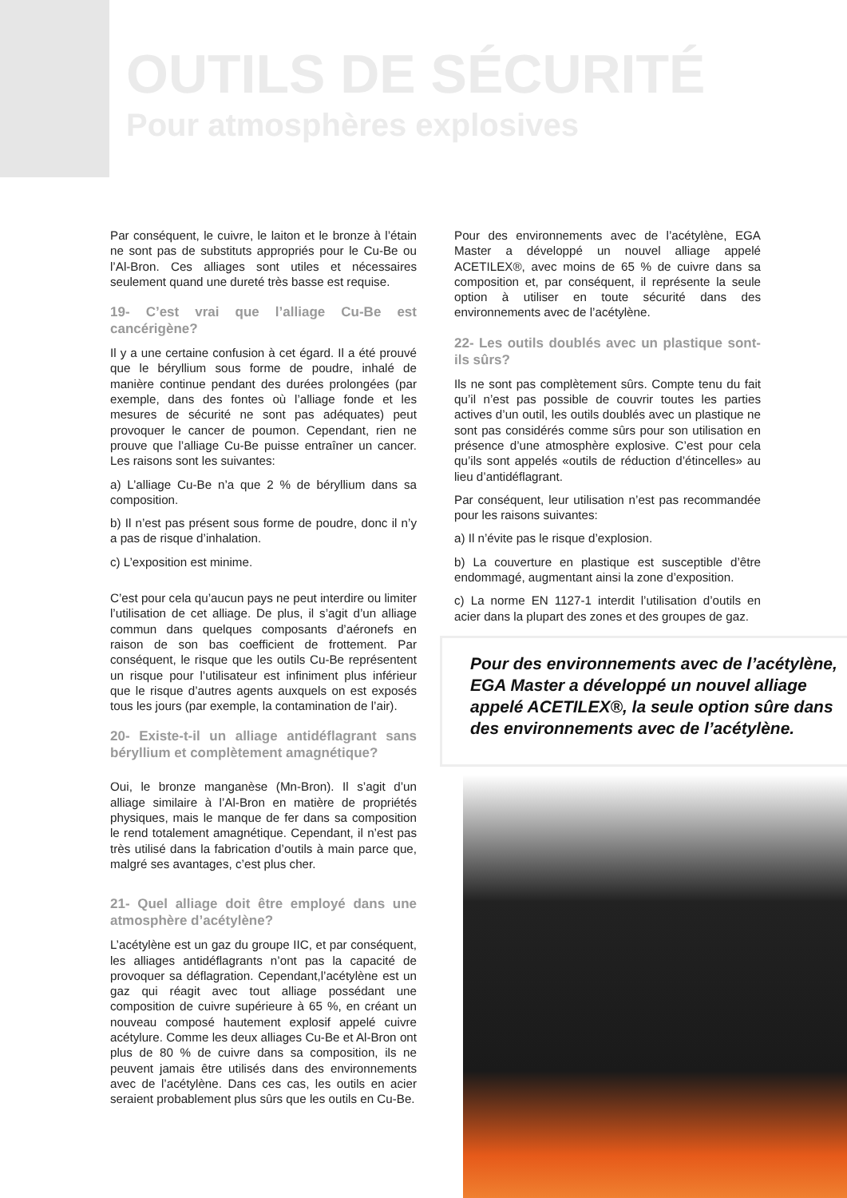OUTILS DE SÉCURITÉ
Pour atmosphères explosives
Par conséquent, le cuivre, le laiton et le bronze à l’étain ne sont pas de substituts appropriés pour le Cu-Be ou l’Al-Bron. Ces alliages sont utiles et nécessaires seulement quand une dureté très basse est requise.
19- C’est vrai que l’alliage Cu-Be est cancérigène?
Il y a une certaine confusion à cet égard. Il a été prouvé que le béryllium sous forme de poudre, inhalé de manière continue pendant des durées prolongées (par exemple, dans des fontes où l’alliage fonde et les mesures de sécurité ne sont pas adéquates) peut provoquer le cancer de poumon. Cependant, rien ne prouve que l’alliage Cu-Be puisse entraîner un cancer. Les raisons sont les suivantes:
a) L’alliage Cu-Be n’a que 2 % de béryllium dans sa composition.
b) Il n’est pas présent sous forme de poudre, donc il n’y a pas de risque d’inhalation.
c) L’exposition est minime.
C’est pour cela qu’aucun pays ne peut interdire ou limiter l’utilisation de cet alliage. De plus, il s’agit d’un alliage commun dans quelques composants d’aéronefs en raison de son bas coefficient de frottement. Par conséquent, le risque que les outils Cu-Be représentent un risque pour l’utilisateur est infiniment plus inférieur que le risque d’autres agents auxquels on est exposés tous les jours (par exemple, la contamination de l’air).
20- Existe-t-il un alliage antidéflagrant sans béryllium et complètement amagnétique?
Oui, le bronze manganèse (Mn-Bron). Il s’agit d’un alliage similaire à l’Al-Bron en matière de propriétés physiques, mais le manque de fer dans sa composition le rend totalement amagnétique. Cependant, il n’est pas très utilisé dans la fabrication d’outils à main parce que, malgré ses avantages, c’est plus cher.
21- Quel alliage doit être employé dans une atmosphère d’acétylène?
L’acétylène est un gaz du groupe IIC, et par conséquent, les alliages antidéflagrants n’ont pas la capacité de provoquer sa déflagration. Cependant,l’acétylène est un gaz qui réagit avec tout alliage possédant une composition de cuivre supérieure à 65 %, en créant un nouveau composé hautement explosif appelé cuivre acétylure. Comme les deux alliages Cu-Be et Al-Bron ont plus de 80 % de cuivre dans sa composition, ils ne peuvent jamais être utilisés dans des environnements avec de l’acétylène. Dans ces cas, les outils en acier seraient probablement plus sûrs que les outils en Cu-Be.
Pour des environnements avec de l’acétylène, EGA Master a développé un nouvel alliage appelé ACETILEX®, avec moins de 65 % de cuivre dans sa composition et, par conséquent, il représente la seule option à utiliser en toute sécurité dans des environnements avec de l’acétylène.
22- Les outils doublés avec un plastique sont-ils sûrs?
Ils ne sont pas complètement sûrs. Compte tenu du fait qu’il n’est pas possible de couvrir toutes les parties actives d’un outil, les outils doublés avec un plastique ne sont pas considérés comme sûrs pour son utilisation en présence d’une atmosphère explosive. C’est pour cela qu’ils sont appelés «outils de réduction d’étincelles» au lieu d’antidéflagrant.
Par conséquent, leur utilisation n’est pas recommandée pour les raisons suivantes:
a) Il n’évite pas le risque d’explosion.
b) La couverture en plastique est susceptible d’être endommagé, augmentant ainsi la zone d’exposition.
c) La norme EN 1127-1 interdit l’utilisation d’outils en acier dans la plupart des zones et des groupes de gaz.
Pour des environnements avec de l’acétylène, EGA Master a développé un nouvel alliage appelé ACETILEX®, la seule option sûre dans des environnements avec de l’acétylène.